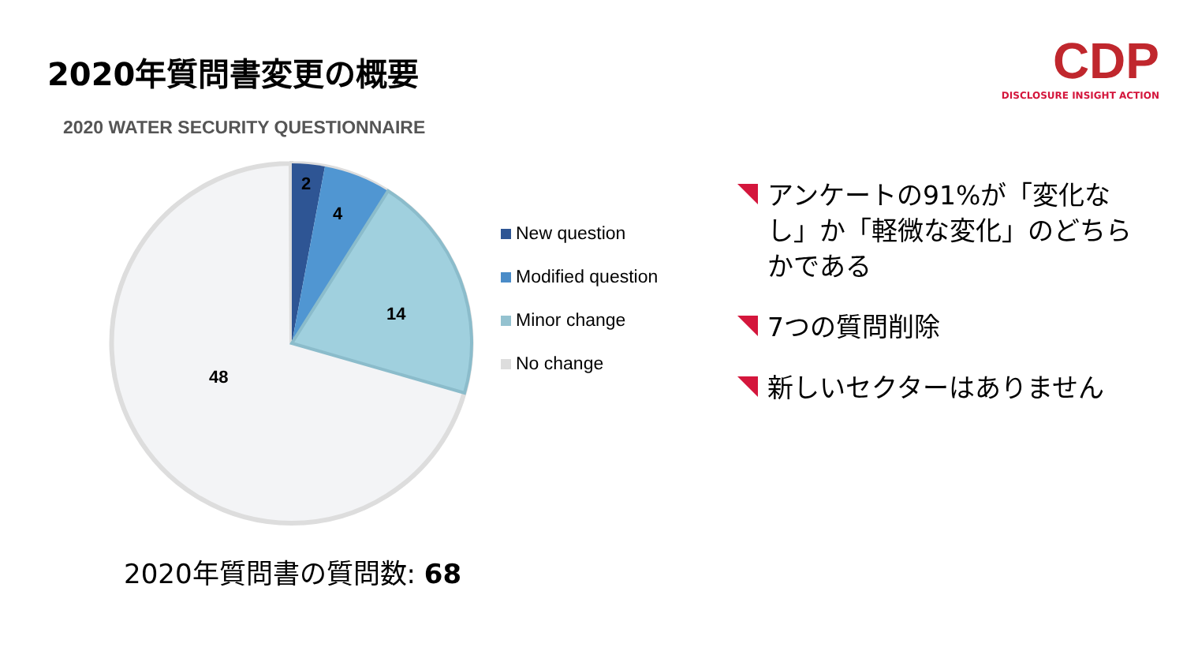2020年質問書変更の概要
2020 WATER SECURITY QUESTIONNAIRE
CDP
DISCLOSURE INSIGHT ACTION
2
4
14
48
New question
Modified question
Minor change
No change
2020年質問書の質問数: 68
アンケートの91%が「変化なし」か「軽微な変化」のどちらかである
7つの質問削除
新しいセクターはありません